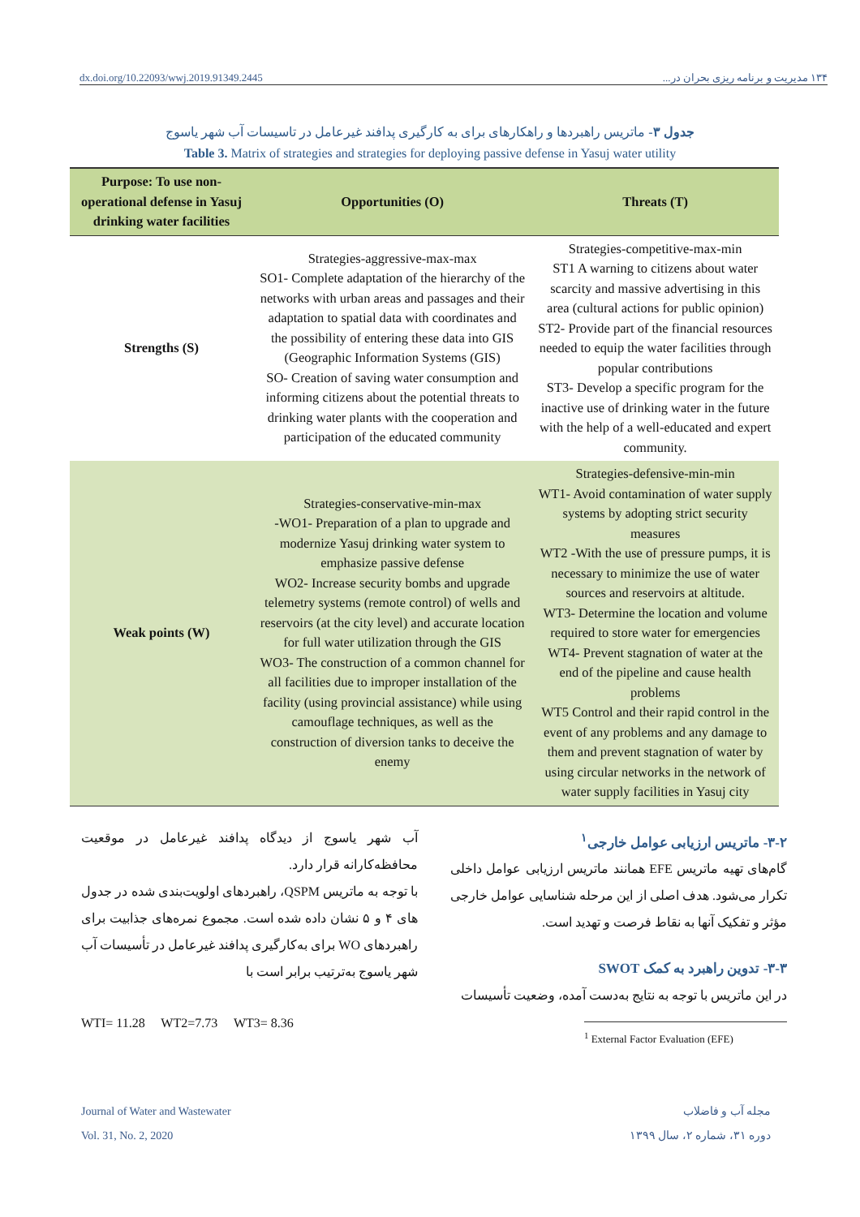dx.doi.org/10.22093/wwj.2019.91349.2445 ۱۳۴ مدیریت و برنامه ریزی بحران در...
جدول ۳- ماتریس راهبردها و راهکارهای برای به کارگیری پدافند غیرعامل در تاسیسات آب شهر یاسوج
Table 3. Matrix of strategies and strategies for deploying passive defense in Yasuj water utility
| Purpose: To use non-operational defense in Yasuj drinking water facilities | Opportunities (O) | Threats (T) |
| --- | --- | --- |
| Strengths (S) | Strategies-aggressive-max-max SO1- Complete adaptation of the hierarchy of the networks with urban areas and passages and their adaptation to spatial data with coordinates and the possibility of entering these data into GIS (Geographic Information Systems (GIS) SO- Creation of saving water consumption and informing citizens about the potential threats to drinking water plants with the cooperation and participation of the educated community | Strategies-competitive-max-min ST1 A warning to citizens about water scarcity and massive advertising in this area (cultural actions for public opinion) ST2- Provide part of the financial resources needed to equip the water facilities through popular contributions ST3- Develop a specific program for the inactive use of drinking water in the future with the help of a well-educated and expert community. |
| Weak points (W) | Strategies-conservative-min-max -WO1- Preparation of a plan to upgrade and modernize Yasuj drinking water system to emphasize passive defense WO2- Increase security bombs and upgrade telemetry systems (remote control) of wells and reservoirs (at the city level) and accurate location for full water utilization through the GIS WO3- The construction of a common channel for all facilities due to improper installation of the facility (using provincial assistance) while using camouflage techniques, as well as the construction of diversion tanks to deceive the enemy | Strategies-defensive-min-min WT1- Avoid contamination of water supply systems by adopting strict security measures WT2 -With the use of pressure pumps, it is necessary to minimize the use of water sources and reservoirs at altitude. WT3- Determine the location and volume required to store water for emergencies WT4- Prevent stagnation of water at the end of the pipeline and cause health problems WT5 Control and their rapid control in the event of any problems and any damage to them and prevent stagnation of water by using circular networks in the network of water supply facilities in Yasuj city |
۳-۲- ماتریس ارزیابی عوامل خارجی<sup>۱</sup>
گام‌های تهیه ماتریس EFE همانند ماتریس ارزیابی عوامل داخلی تکرار می‌شود. هدف اصلی از این مرحله شناسایی عوامل خارجی مؤثر و تفکیک آنها به نقاط فرصت و تهدید است.
۳-۳- تدوین راهبرد به کمک SWOT
در این ماتریس با توجه به نتایج به‌دست آمده، وضعیت تأسیسات
<sup>1</sup> External Factor Evaluation (EFE)
آب شهر یاسوج از دیدگاه پدافند غیرعامل در موقعیت محافظه‌کارانه قرار دارد.
با توجه به ماتریس QSPM، راهبردهای اولویت‌بندی شده در جدول های ۴ و ۵ نشان داده شده است. مجموع نمره‌های جذابیت برای راهبردهای WO برای به‌کارگیری پدافند غیرعامل در تأسیسات آب شهر یاسوج به‌ترتیب برابر است با
WTI= 11.28 WT2=7.73 WT3= 8.36
Journal of Water and Wastewater
Vol. 31, No. 2, 2020
مجله آب و فاضلاب
دوره ۳۱، شماره ۲، سال ۱۳۹۹